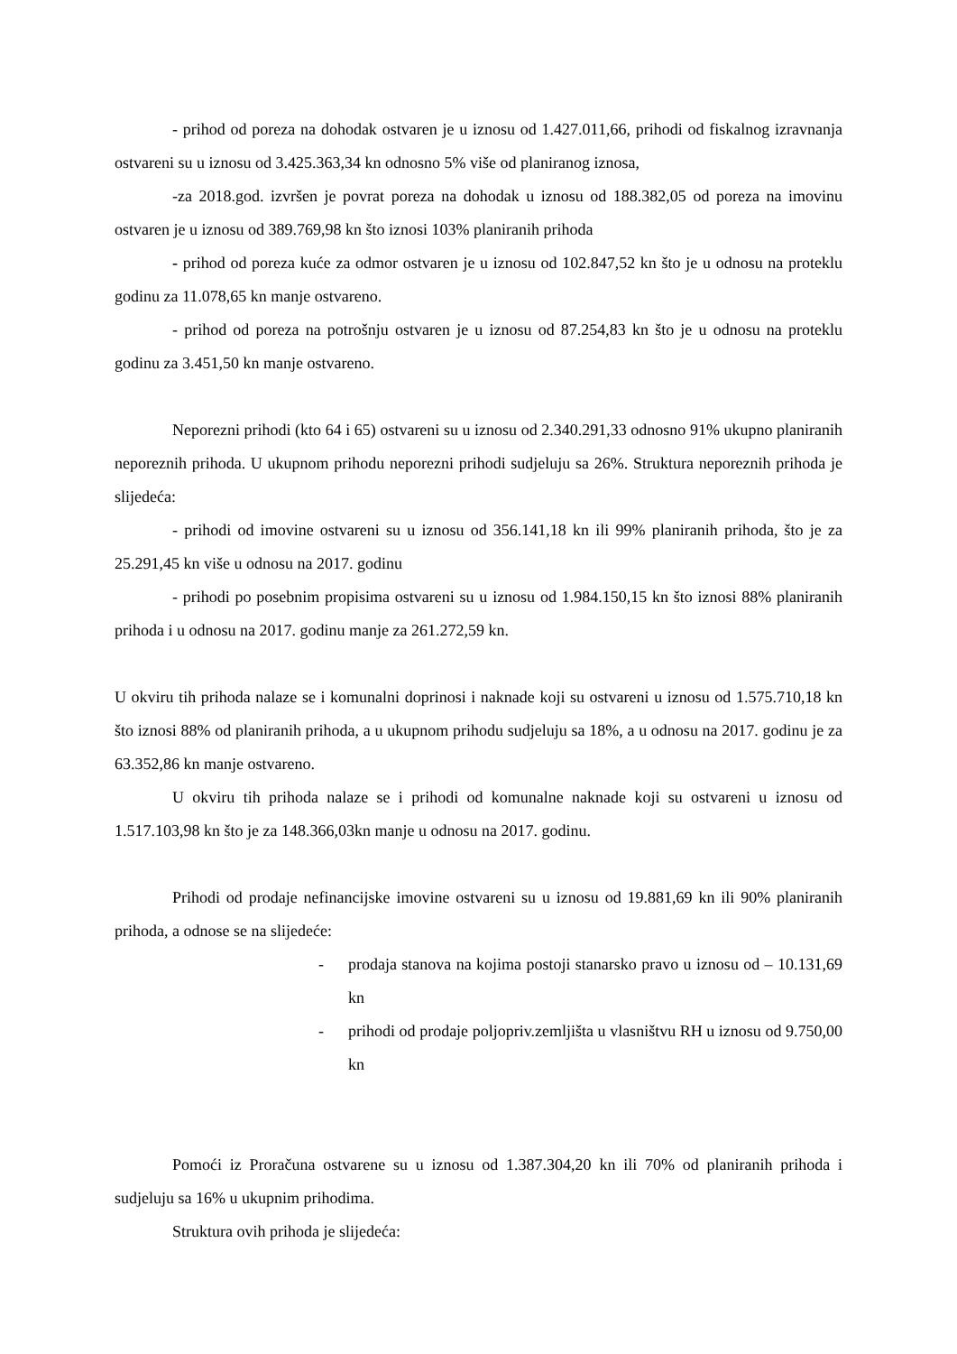- prihod od poreza na dohodak ostvaren je u iznosu od 1.427.011,66, prihodi od fiskalnog izravnanja ostvareni su u iznosu od 3.425.363,34 kn odnosno 5% više od planiranog iznosa,
-za 2018.god. izvršen je povrat poreza na dohodak u iznosu od 188.382,05 od poreza na imovinu ostvaren je u iznosu od 389.769,98 kn što iznosi 103% planiranih prihoda
- prihod od poreza kuće za odmor ostvaren je u iznosu od 102.847,52 kn što je u odnosu na proteklu godinu za 11.078,65 kn manje ostvareno.
- prihod od poreza na potrošnju ostvaren je u iznosu od 87.254,83 kn što je u odnosu na proteklu godinu za 3.451,50 kn manje ostvareno.
Neporezni prihodi (kto 64 i 65) ostvareni su u iznosu od 2.340.291,33 odnosno 91% ukupno planiranih neporeznih prihoda. U ukupnom prihodu neporezni prihodi sudjeluju sa 26%. Struktura neporeznih prihoda je slijedeća:
- prihodi od imovine ostvareni su u iznosu od 356.141,18 kn ili 99% planiranih prihoda, što je za 25.291,45 kn više u odnosu na 2017. godinu
- prihodi po posebnim propisima ostvareni su u iznosu od 1.984.150,15 kn što iznosi 88% planiranih prihoda i u odnosu na 2017. godinu manje za 261.272,59 kn.
U okviru tih prihoda nalaze se i komunalni doprinosi i naknade koji su ostvareni u iznosu od 1.575.710,18 kn što iznosi 88% od planiranih prihoda, a u ukupnom prihodu sudjeluju sa 18%, a u odnosu na 2017. godinu je za 63.352,86 kn manje ostvareno.
U okviru tih prihoda nalaze se i prihodi od komunalne naknade koji su ostvareni u iznosu od 1.517.103,98 kn što je za 148.366,03kn manje u odnosu na 2017. godinu.
Prihodi od prodaje nefinancijske imovine ostvareni su u iznosu od 19.881,69 kn ili 90% planiranih prihoda, a odnose se na slijedeće:
- prodaja stanova na kojima postoji stanarsko pravo u iznosu od – 10.131,69 kn
- prihodi od prodaje poljopriv.zemljišta u vlasništvu RH u iznosu od 9.750,00 kn
Pomoći iz Proračuna ostvarene su u iznosu od 1.387.304,20 kn ili 70% od planiranih prihoda i sudjeluju sa 16% u ukupnim prihodima.
Struktura ovih prihoda je slijedeća: